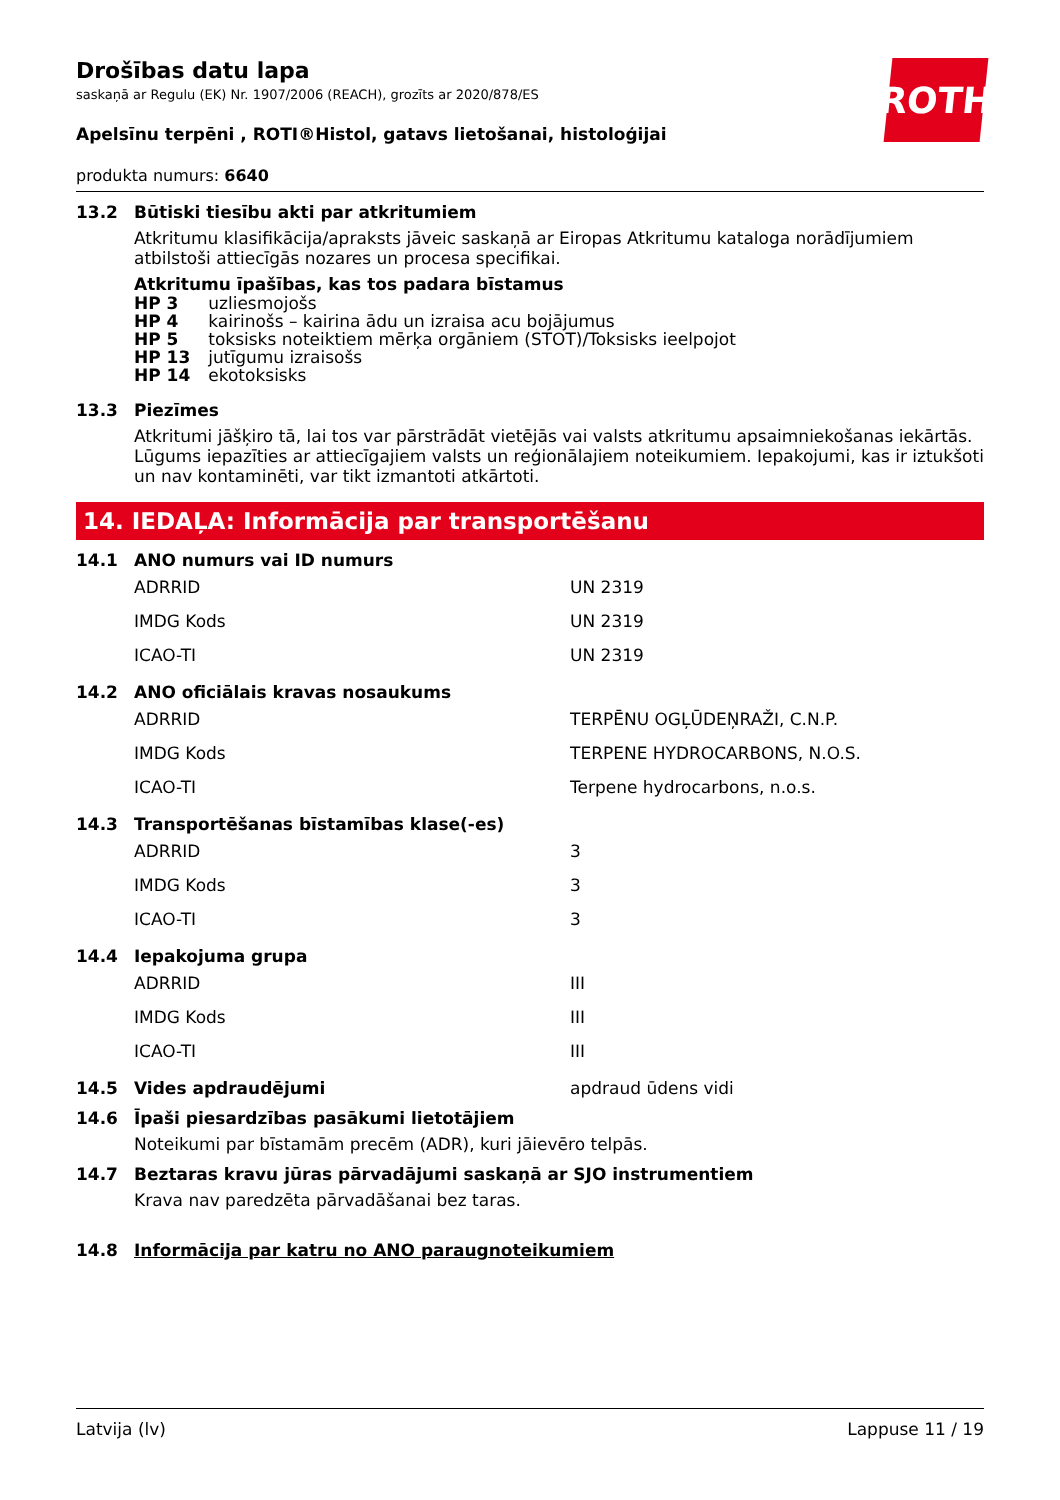ROTH
Drošības datu lapa
saskaņā ar Regulu (EK) Nr. 1907/2006 (REACH), grozīts ar 2020/878/ES
Apelsīnu terpēni , ROTI®Histol, gatavs lietošanai, histoloģijai
produkta numurs: 6640
13.2 Būtiski tiesību akti par atkritumiem
Atkritumu klasifikācija/apraksts jāveic saskaņā ar Eiropas Atkritumu kataloga norādījumiem atbilstoši attiecīgās nozares un procesa specifikai.
Atkritumu īpašības, kas tos padara bīstamus
| HP 3 | uzliesmojošs |
| HP 4 | kairinošs – kairina ādu un izraisa acu bojājumus |
| HP 5 | toksisks noteiktiem mērķa orgāniem (STOT)/Toksisks ieelpojot |
| HP 13 | jutīgumu izraisošs |
| HP 14 | ekotoksisks |
13.3 Piezīmes
Atkritumi jāšķiro tā, lai tos var pārstrādāt vietējās vai valsts atkritumu apsaimniekošanas iekārtās. Lūgums iepazīties ar attiecīgajiem valsts un reģionālajiem noteikumiem. Iepakojumi, kas ir iztukšoti un nav kontaminēti, var tikt izmantoti atkārtoti.
14. IEDAĻA: Informācija par transportēšanu
14.1 ANO numurs vai ID numurs
| ADRRID | UN 2319 |
| IMDG Kods | UN 2319 |
| ICAO-TI | UN 2319 |
14.2 ANO oficiālais kravas nosaukums
| ADRRID | TERPĒNU OGĻŪDEŅRAŽI, C.N.P. |
| IMDG Kods | TERPENE HYDROCARBONS, N.O.S. |
| ICAO-TI | Terpene hydrocarbons, n.o.s. |
14.3 Transportēšanas bīstamības klase(-es)
| ADRRID | 3 |
| IMDG Kods | 3 |
| ICAO-TI | 3 |
14.4 Iepakojuma grupa
| ADRRID | III |
| IMDG Kods | III |
| ICAO-TI | III |
14.5 Vides apdraudējumi apdraud ūdens vidi
14.6 Īpaši piesardzības pasākumi lietotājiem
Noteikumi par bīstamām precēm (ADR), kuri jāievēro telpās.
14.7 Beztaras kravu jūras pārvadājumi saskaņā ar SJO instrumentiem
Krava nav paredzēta pārvadāšanai bez taras.
14.8 Informācija par katru no ANO paraugnoteikumiem
Latvija (lv) Lappuse 11 / 19